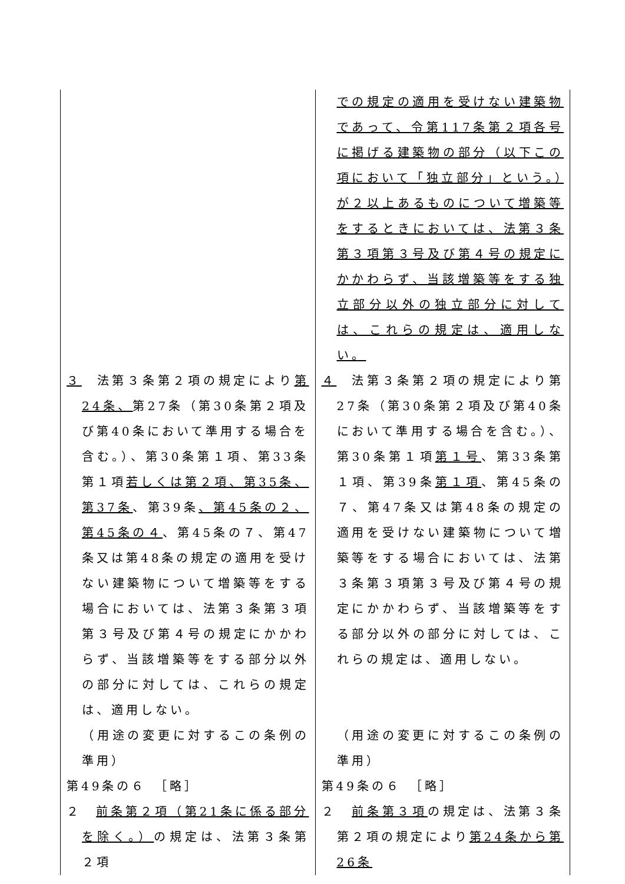| | での規定の適用を受けない建築物であって、令第117条第２項各号に掲げる建築物の部分（以下この項において「独立部分」という。）が２以上あるものについて増築等をするときにおいては、法第３条第３項第３号及び第４号の規定にかかわらず、当該増築等をする独立部分以外の独立部分に対しては、これらの規定は、適用しない。 |
| ３ 法第３条第２項の規定により 第24条、 第27条（第30条第２項及び第40条において準用する場合を含む。）、第30条第１項、第33条第１項 若しくは第２項、第35条、第37条 、第39条 、第45条の２、第45条の４ 、第45条の７、第47条又は第48条の規定の適用を受けない建築物について増築等をする場合においては、法第３条第３項第３号及び第４号の規定にかかわらず、当該増築等をする部分以外の部分に対しては、これらの規定は、適用しない。 （用途の変更に対するこの条例の準用） 第49条の６ ［略］ ２ 前条第２項（第21条に係る部分を除く。） の規定は、法第３条第２項 | ４ 法第３条第２項の規定により第27条（第30条第２項及び第40条において準用する場合を含む。）、第30条第１項 第１号 、第33条第１項、第39条 第１項 、第45条の７、第47条又は第48条の規定の適用を受けない建築物について増築等をする場合においては、法第３条第３項第３号及び第４号の規定にかかわらず、当該増築等をする部分以外の部分に対しては、これらの規定は、適用しない。 （用途の変更に対するこの条例の準用） 第49条の６ ［略］ ２ 前条第３項 の規定は、法第３条第２項の規定により 第24条から第26条 |